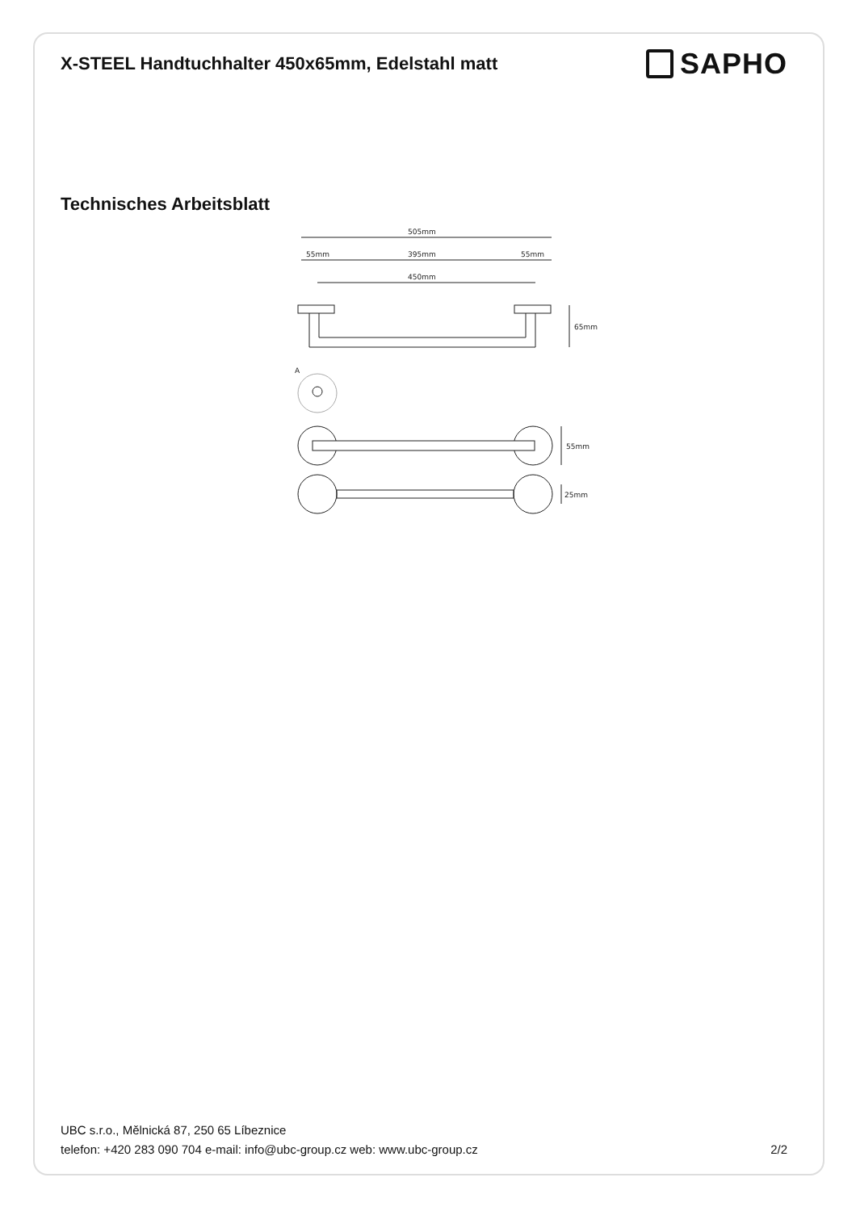X-STEEL Handtuchhalter 450x65mm, Edelstahl matt
SAPHO
Technisches Arbeitsblatt
505mm
55mm
395mm
55mm
450mm
65mm
A
55mm
25mm
UBC s.r.o., Mělnická 87, 250 65 Líbeznice
telefon: +420 283 090 704 e-mail: info@ubc-group.cz web: www.ubc-group.cz 2/2